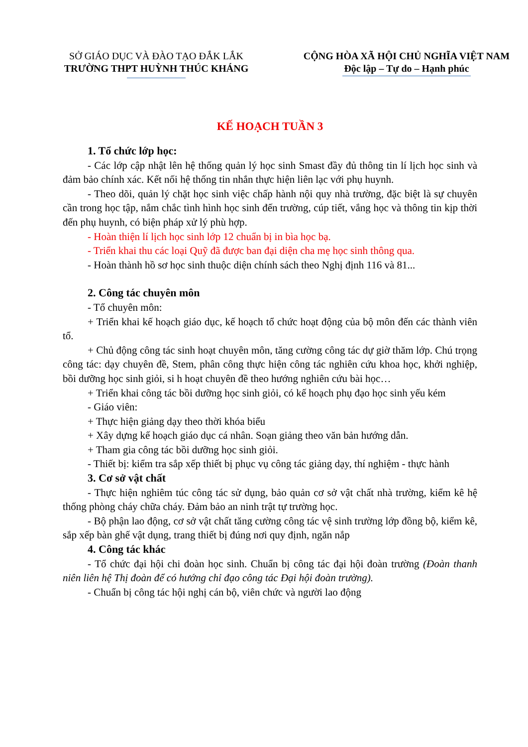SỞ GIÁO DỤC VÀ ĐÀO TẠO ĐẮK LẮK
TRƯỜNG THPT HUỲNH THÚC KHÁNG
CỘNG HÒA XÃ HỘI CHỦ NGHĨA VIỆT NAM
Độc lập – Tự do – Hạnh phúc
KẾ HOẠCH TUẦN 3
1. Tổ chức lớp học:
- Các lớp cập nhật lên hệ thống quản lý học sinh Smast đầy đủ thông tin lí lịch học sinh và đảm bảo chính xác. Kết nối hệ thống tin nhắn thực hiện liên lạc với phụ huynh.
- Theo dõi, quản lý chặt học sinh việc chấp hành nội quy nhà trường, đặc biệt là sự chuyên cần trong học tập, nắm chắc tình hình học sinh đến trường, cúp tiết, vắng học và thông tin kịp thời đến phụ huynh, có biện pháp xử lý phù hợp.
- Hoàn thiện lí lịch học sinh lớp 12 chuẩn bị in bìa học bạ.
- Triển khai thu các loại Quỹ đã được ban đại diện cha mẹ học sinh thông qua.
- Hoàn thành hồ sơ học sinh thuộc diện chính sách theo Nghị định 116 và 81...
2. Công tác chuyên môn
- Tổ chuyên môn:
+ Triển khai kế hoạch giáo dục, kế hoạch tổ chức hoạt động của bộ môn đến các thành viên tổ.
+ Chủ động công tác sinh hoạt chuyên môn, tăng cường công tác dự giờ thăm lớp. Chú trọng công tác: dạy chuyên đề, Stem, phân công thực hiện công tác nghiên cứu khoa học, khởi nghiệp, bồi dưỡng học sinh giỏi, si h hoạt chuyên đề theo hướng nghiên cứu bài học…
+ Triển khai công tác bồi dưỡng học sinh giỏi, có kế hoạch phụ đạo học sinh yếu kém
- Giáo viên:
+ Thực hiện giảng dạy theo thời khóa biểu
+ Xây dựng kế hoạch giáo dục cá nhân. Soạn giảng theo văn bản hướng dẫn.
+ Tham gia công tác bồi dưỡng học sinh giỏi.
- Thiết bị: kiểm tra sắp xếp thiết bị phục vụ công tác giảng dạy, thí nghiệm - thực hành
3. Cơ sở vật chất
- Thực hiện nghiêm túc công tác sử dụng, bảo quản cơ sở vật chất nhà trường, kiểm kê hệ thống phòng cháy chữa cháy. Đảm bảo an ninh trật tự trường học.
- Bộ phận lao động, cơ sở vật chất tăng cường công tác vệ sinh trường lớp đồng bộ, kiểm kê, sắp xếp bàn ghế vật dụng, trang thiết bị đúng nơi quy định, ngăn nắp
4. Công tác khác
- Tổ chức đại hội chi đoàn học sinh. Chuẩn bị công tác đại hội đoàn trường (Đoàn thanh niên liên hệ Thị đoàn để có hướng chỉ đạo công tác Đại hội đoàn trường).
- Chuẩn bị công tác hội nghị cán bộ, viên chức và người lao động